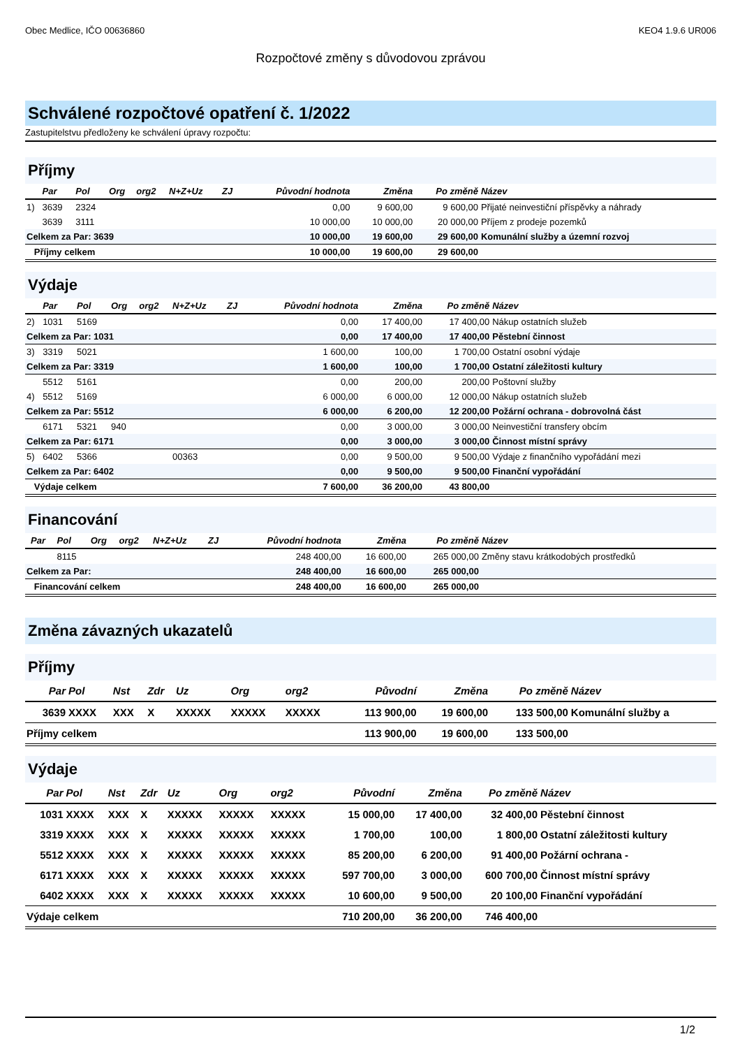Obec Medlice, IČO 00636860 KEO4 1.9.6 UR006
Rozpočtové změny s důvodovou zprávou
Schválené rozpočtové opatření č. 1/2022
Zastupitelstvu předloženy ke schválení úpravy rozpočtu:
Příjmy
| | Par | Pol | Org | org2 | N+Z+Uz | ZJ | Původní hodnota | Změna | Po změně | Název |
| --- | --- | --- | --- | --- | --- | --- | --- | --- | --- | --- |
| 1) | 3639 | 2324 | | | | | 0,00 | 9 600,00 | 9 600,00 | Přijaté neinvestiční příspěvky a náhrady |
| | 3639 | 3111 | | | | | 10 000,00 | 10 000,00 | 20 000,00 | Příjem z prodeje pozemků |
| Celkem za Par: 3639 | | | | | | | 10 000,00 | 19 600,00 | 29 600,00 | Komunální služby a územní rozvoj |
| Příjmy celkem | | | | | | | 10 000,00 | 19 600,00 | 29 600,00 | |
Výdaje
| | Par | Pol | Org | org2 | N+Z+Uz | ZJ | Původní hodnota | Změna | Po změně | Název |
| --- | --- | --- | --- | --- | --- | --- | --- | --- | --- | --- |
| 2) | 1031 | 5169 | | | | | 0,00 | 17 400,00 | 17 400,00 | Nákup ostatních služeb |
| Celkem za Par: 1031 | | | | | | | 0,00 | 17 400,00 | 17 400,00 | Pěstební činnost |
| 3) | 3319 | 5021 | | | | | 1 600,00 | 100,00 | 1 700,00 | Ostatní osobní výdaje |
| Celkem za Par: 3319 | | | | | | | 1 600,00 | 100,00 | 1 700,00 | Ostatní záležitosti kultury |
| | 5512 | 5161 | | | | | 0,00 | 200,00 | 200,00 | Poštovní služby |
| 4) | 5512 | 5169 | | | | | 6 000,00 | 6 000,00 | 12 000,00 | Nákup ostatních služeb |
| Celkem za Par: 5512 | | | | | | | 6 000,00 | 6 200,00 | 12 200,00 | Požární ochrana - dobrovolná část |
| | 6171 | 5321 | 940 | | | | 0,00 | 3 000,00 | 3 000,00 | Neinvestiční transfery obcím |
| Celkem za Par: 6171 | | | | | | | 0,00 | 3 000,00 | 3 000,00 | Činnost místní správy |
| 5) | 6402 | 5366 | | | 00363 | | 0,00 | 9 500,00 | 9 500,00 | Výdaje z finančního vypořádání mezi |
| Celkem za Par: 6402 | | | | | | | 0,00 | 9 500,00 | 9 500,00 | Finanční vypořádání |
| Výdaje celkem | | | | | | | 7 600,00 | 36 200,00 | 43 800,00 | |
Financování
| | Par | Pol | Org | org2 | N+Z+Uz | ZJ | Původní hodnota | Změna | Po změně | Název |
| --- | --- | --- | --- | --- | --- | --- | --- | --- | --- | --- |
| | | 8115 | | | | | 248 400,00 | 16 600,00 | 265 000,00 | Změny stavu krátkodobých prostředků |
| Celkem za Par: | | | | | | | 248 400,00 | 16 600,00 | 265 000,00 | |
| Financování celkem | | | | | | | 248 400,00 | 16 600,00 | 265 000,00 | |
Změna závazných ukazatelů
Příjmy
| | Par | Pol | Nst | Zdr | Uz | Org | org2 | Původní | Změna | Po změně | Název |
| --- | --- | --- | --- | --- | --- | --- | --- | --- | --- | --- | --- |
| | 3639 | XXXX | XXX | X | XXXXX | XXXXX | XXXXX | 113 900,00 | 19 600,00 | 133 500,00 | Komunální služby a |
| Příjmy celkem | | | | | | | | 113 900,00 | 19 600,00 | 133 500,00 | |
Výdaje
| | Par | Pol | Nst | Zdr | Uz | Org | org2 | Původní | Změna | Po změně | Název |
| --- | --- | --- | --- | --- | --- | --- | --- | --- | --- | --- | --- |
| | 1031 | XXXX | XXX | X | XXXXX | XXXXX | XXXXX | 15 000,00 | 17 400,00 | 32 400,00 | Pěstební činnost |
| | 3319 | XXXX | XXX | X | XXXXX | XXXXX | XXXXX | 1 700,00 | 100,00 | 1 800,00 | Ostatní záležitosti kultury |
| | 5512 | XXXX | XXX | X | XXXXX | XXXXX | XXXXX | 85 200,00 | 6 200,00 | 91 400,00 | Požární ochrana - |
| | 6171 | XXXX | XXX | X | XXXXX | XXXXX | XXXXX | 597 700,00 | 3 000,00 | 600 700,00 | Činnost místní správy |
| | 6402 | XXXX | XXX | X | XXXXX | XXXXX | XXXXX | 10 600,00 | 9 500,00 | 20 100,00 | Finanční vypořádání |
| Výdaje celkem | | | | | | | | 710 200,00 | 36 200,00 | 746 400,00 | |
1/2